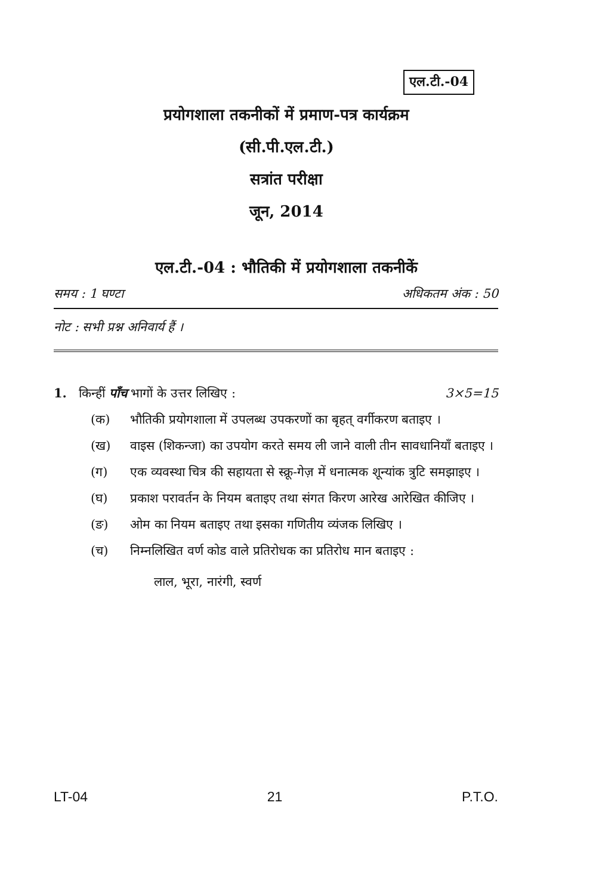एल.टी.-04
प्रयोगशाला तकनीकों में प्रमाण-पत्र कार्यक्रम
(सी.पी.एल.टी.)
सत्रांत परीक्षा
जून, 2014
एल.टी.-04 : भौतिकी में प्रयोगशाला तकनीकें
समय : 1 घण्टा अधिकतम अंक : 50
नोट : सभी प्रश्न अनिवार्य हैं ।
1. किन्हीं पाँच भागों के उत्तर लिखिए : 3×5=15
(क) भौतिकी प्रयोगशाला में उपलब्ध उपकरणों का बृहत् वर्गीकरण बताइए ।
(ख) वाइस (शिकन्जा) का उपयोग करते समय ली जाने वाली तीन सावधानियाँ बताइए ।
(ग) एक व्यवस्था चित्र की सहायता से स्क्रू-गेज़ में धनात्मक शून्यांक त्रुटि समझाइए ।
(घ) प्रकाश परावर्तन के नियम बताइए तथा संगत किरण आरेख आरेखित कीजिए ।
(ङ) ओम का नियम बताइए तथा इसका गणितीय व्यंजक लिखिए ।
(च) निम्नलिखित वर्ण कोड वाले प्रतिरोधक का प्रतिरोध मान बताइए :
लाल, भूरा, नारंगी, स्वर्ण
LT-04 21 P.T.O.